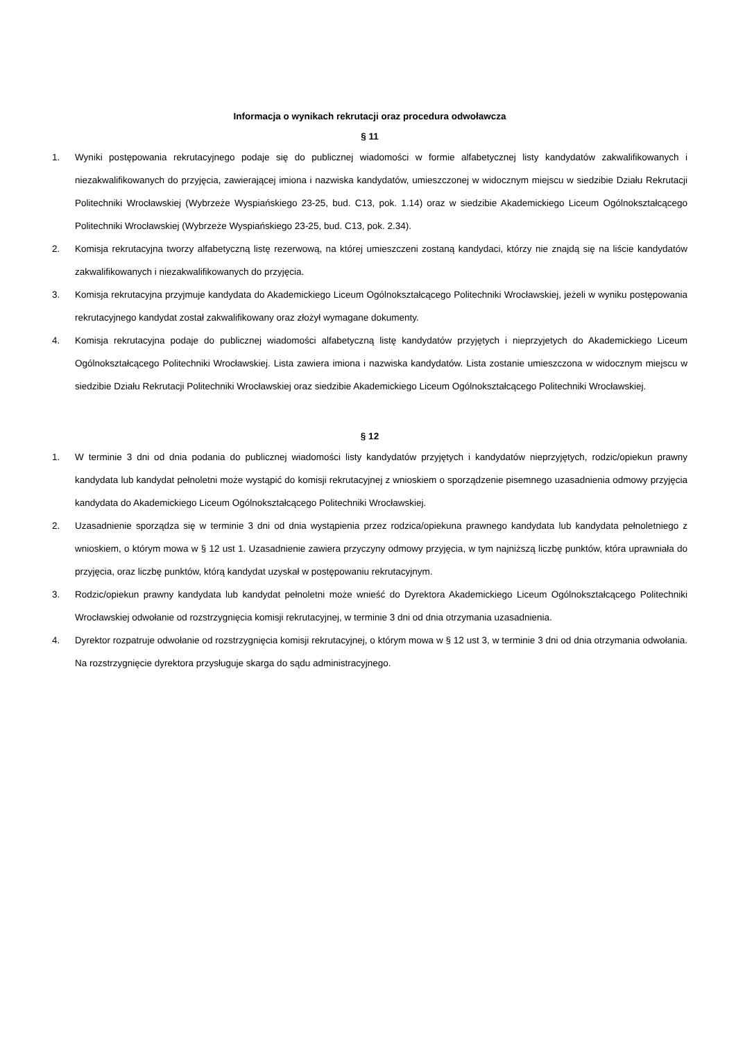Informacja o wynikach rekrutacji oraz procedura odwoławcza
§ 11
1. Wyniki postępowania rekrutacyjnego podaje się do publicznej wiadomości w formie alfabetycznej listy kandydatów zakwalifikowanych i niezakwalifikowanych do przyjęcia, zawierającej imiona i nazwiska kandydatów, umieszczonej w widocznym miejscu w siedzibie Działu Rekrutacji Politechniki Wrocławskiej (Wybrzeże Wyspiańskiego 23-25, bud. C13, pok. 1.14) oraz w siedzibie Akademickiego Liceum Ogólnokształcącego Politechniki Wrocławskiej (Wybrzeże Wyspiańskiego 23-25, bud. C13, pok. 2.34).
2. Komisja rekrutacyjna tworzy alfabetyczną listę rezerwową, na której umieszczeni zostaną kandydaci, którzy nie znajdą się na liście kandydatów zakwalifikowanych i niezakwalifikowanych do przyjęcia.
3. Komisja rekrutacyjna przyjmuje kandydata do Akademickiego Liceum Ogólnokształcącego Politechniki Wrocławskiej, jeżeli w wyniku postępowania rekrutacyjnego kandydat został zakwalifikowany oraz złożył wymagane dokumenty.
4. Komisja rekrutacyjna podaje do publicznej wiadomości alfabetyczną listę kandydatów przyjętych i nieprzyjetych do Akademickiego Liceum Ogólnokształcącego Politechniki Wrocławskiej. Lista zawiera imiona i nazwiska kandydatów. Lista zostanie umieszczona w widocznym miejscu w siedzibie Działu Rekrutacji Politechniki Wrocławskiej oraz siedzibie Akademickiego Liceum Ogólnokształcącego Politechniki Wrocławskiej.
§ 12
1. W terminie 3 dni od dnia podania do publicznej wiadomości listy kandydatów przyjętych i kandydatów nieprzyjętych, rodzic/opiekun prawny kandydata lub kandydat pełnoletni może wystąpić do komisji rekrutacyjnej z wnioskiem o sporządzenie pisemnego uzasadnienia odmowy przyjęcia kandydata do Akademickiego Liceum Ogólnokształcącego Politechniki Wrocławskiej.
2. Uzasadnienie sporządza się w terminie 3 dni od dnia wystąpienia przez rodzica/opiekuna prawnego kandydata lub kandydata pełnoletniego z wnioskiem, o którym mowa w § 12 ust 1. Uzasadnienie zawiera przyczyny odmowy przyjęcia, w tym najniższą liczbę punktów, która uprawniała do przyjęcia, oraz liczbę punktów, którą kandydat uzyskał w postępowaniu rekrutacyjnym.
3. Rodzic/opiekun prawny kandydata lub kandydat pełnoletni może wnieść do Dyrektora Akademickiego Liceum Ogólnokształcącego Politechniki Wrocławskiej odwołanie od rozstrzygnięcia komisji rekrutacyjnej, w terminie 3 dni od dnia otrzymania uzasadnienia.
4. Dyrektor rozpatruje odwołanie od rozstrzygnięcia komisji rekrutacyjnej, o którym mowa w § 12 ust 3, w terminie 3 dni od dnia otrzymania odwołania. Na rozstrzygnięcie dyrektora przysługuje skarga do sądu administracyjnego.